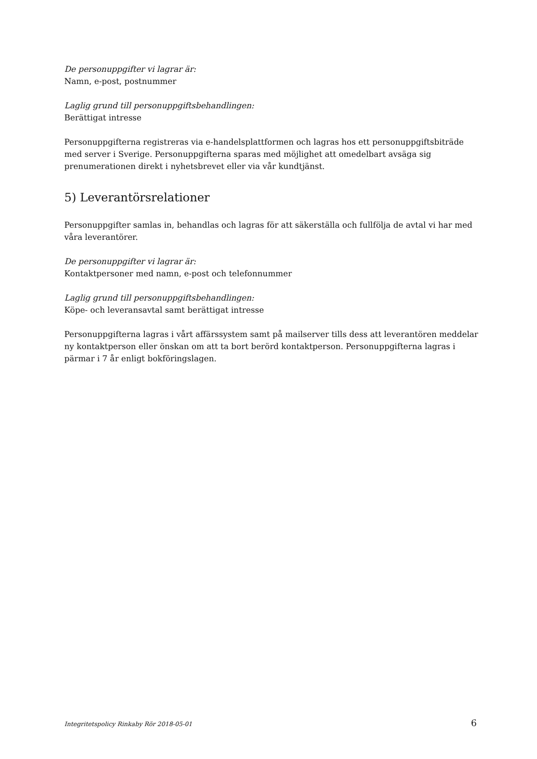De personuppgifter vi lagrar är:
Namn, e-post, postnummer
Laglig grund till personuppgiftsbehandlingen:
Berättigat intresse
Personuppgifterna registreras via e-handelsplattformen och lagras hos ett personuppgiftsbiträde med server i Sverige. Personuppgifterna sparas med möjlighet att omedelbart avsäga sig prenumerationen direkt i nyhetsbrevet eller via vår kundtjänst.
5) Leverantörsrelationer
Personuppgifter samlas in, behandlas och lagras för att säkerställa och fullfölja de avtal vi har med våra leverantörer.
De personuppgifter vi lagrar är:
Kontaktpersoner med namn, e-post och telefonnummer
Laglig grund till personuppgiftsbehandlingen:
Köpe- och leveransavtal samt berättigat intresse
Personuppgifterna lagras i vårt affärssystem samt på mailserver tills dess att leverantören meddelar ny kontaktperson eller önskan om att ta bort berörd kontaktperson. Personuppgifterna lagras i pärmar i 7 år enligt bokföringslagen.
Integritetspolicy Rinkaby Rör 2018-05-01 6